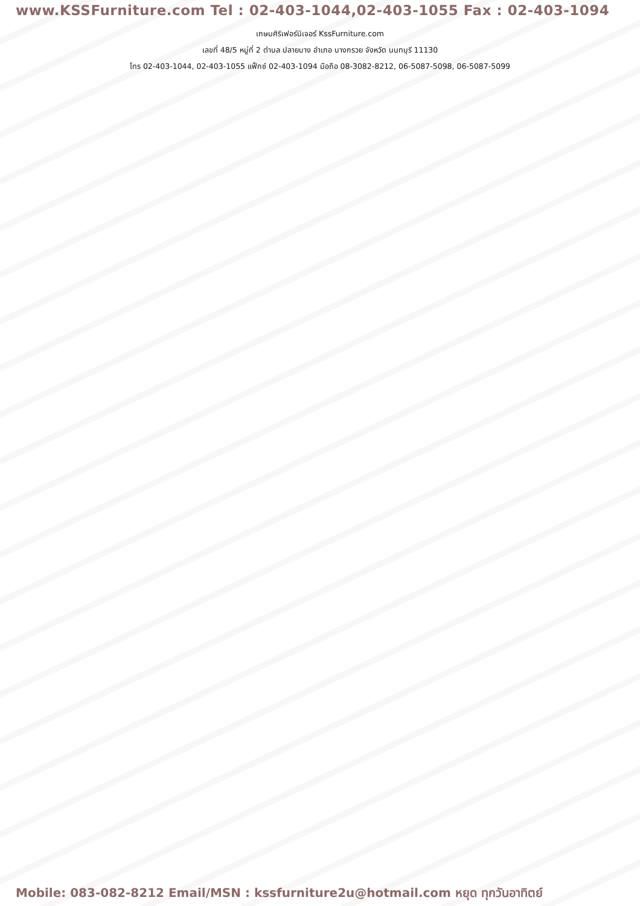www.KSSFurniture.com Tel : 02-403-1044,02-403-1055 Fax : 02-403-1094
เกษมศิริเฟอร์นิเจอร์ KssFurniture.com
เลขที่ 48/5 หมู่ที่ 2 ตำบล ปลายบาง อำเภอ บางกรวย จังหวัด นนทบุรี 11130
โทร 02-403-1044, 02-403-1055 แฟ็กซ์ 02-403-1094 มือถือ 08-3082-8212, 06-5087-5098, 06-5087-5099
Mobile: 083-082-8212 Email/MSN : kssfurniture2u@hotmail.com หยุด ทุกวันอาทิตย์